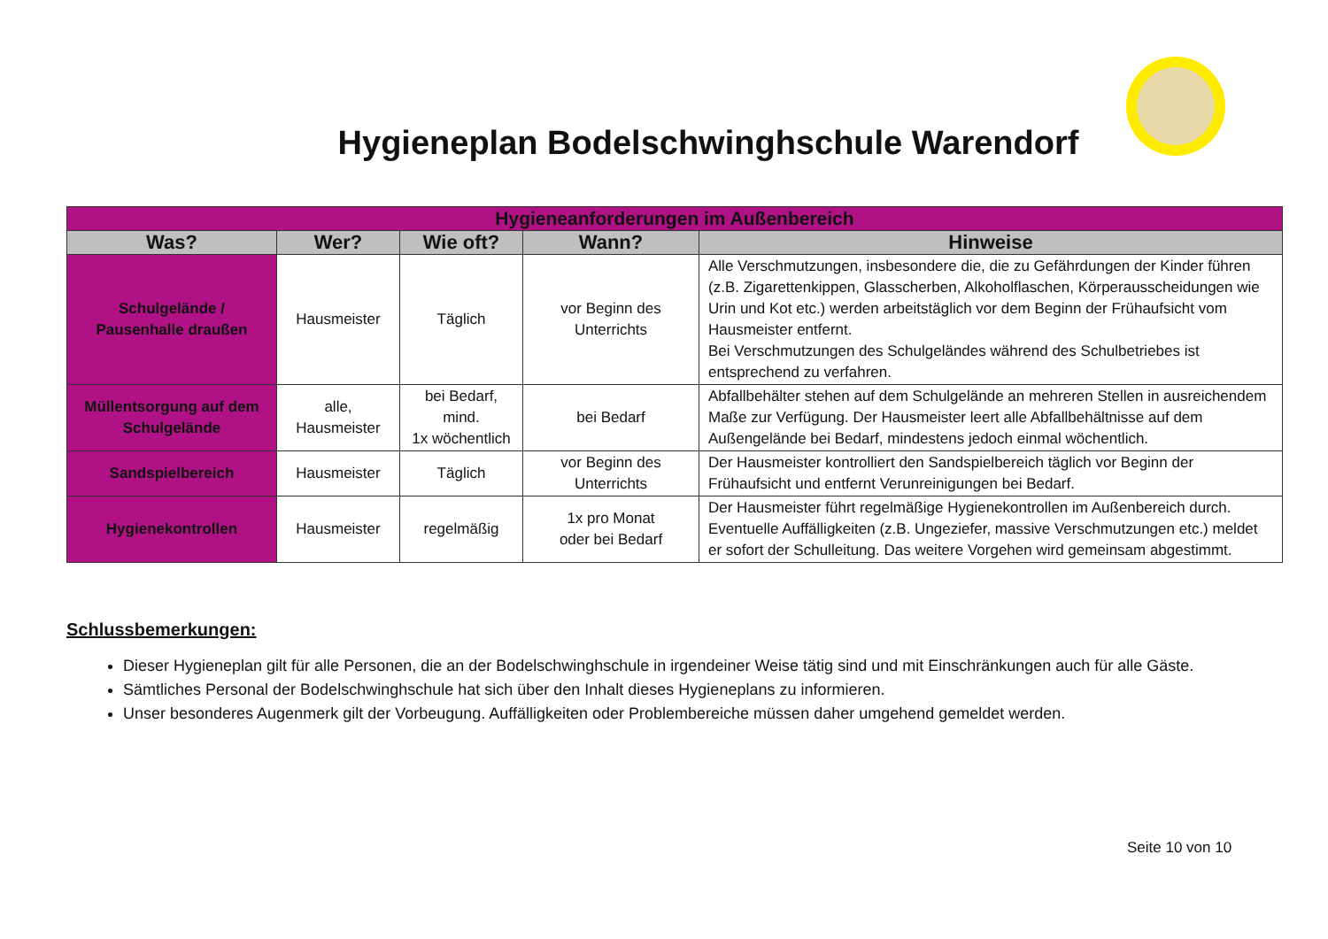Hygieneplan Bodelschwinghschule Warendorf
| Hygieneanforderungen im Außenbereich | | | | |
| --- | --- | --- | --- | --- |
| Was? | Wer? | Wie oft? | Wann? | Hinweise |
| Schulgelände / Pausenhalle draußen | Hausmeister | Täglich | vor Beginn des Unterrichts | Alle Verschmutzungen, insbesondere die, die zu Gefährdungen der Kinder führen (z.B. Zigarettenkippen, Glasscherben, Alkoholflaschen, Körperausscheidungen wie Urin und Kot etc.) werden arbeitstäglich vor dem Beginn der Frühaufsicht vom Hausmeister entfernt. Bei Verschmutzungen des Schulgeländes während des Schulbetriebes ist entsprechend zu verfahren. |
| Müllentsorgung auf dem Schulgelände | alle, Hausmeister | bei Bedarf, mind. 1x wöchentlich | bei Bedarf | Abfallbehälter stehen auf dem Schulgelände an mehreren Stellen in ausreichendem Maße zur Verfügung. Der Hausmeister leert alle Abfallbehältnisse auf dem Außengelände bei Bedarf, mindestens jedoch einmal wöchentlich. |
| Sandspielbereich | Hausmeister | Täglich | vor Beginn des Unterrichts | Der Hausmeister kontrolliert den Sandspielbereich täglich vor Beginn der Frühaufsicht und entfernt Verunreinigungen bei Bedarf. |
| Hygienekontrollen | Hausmeister | regelmäßig | 1x pro Monat oder bei Bedarf | Der Hausmeister führt regelmäßige Hygienekontrollen im Außenbereich durch. Eventuelle Auffälligkeiten (z.B. Ungeziefer, massive Verschmutzungen etc.) meldet er sofort der Schulleitung. Das weitere Vorgehen wird gemeinsam abgestimmt. |
Schlussbemerkungen:
Dieser Hygieneplan gilt für alle Personen, die an der Bodelschwinghschule in irgendeiner Weise tätig sind und mit Einschränkungen auch für alle Gäste.
Sämtliches Personal der Bodelschwinghschule hat sich über den Inhalt dieses Hygieneplans zu informieren.
Unser besonderes Augenmerk gilt der Vorbeugung. Auffälligkeiten oder Problembereiche müssen daher umgehend gemeldet werden.
Seite 10 von 10